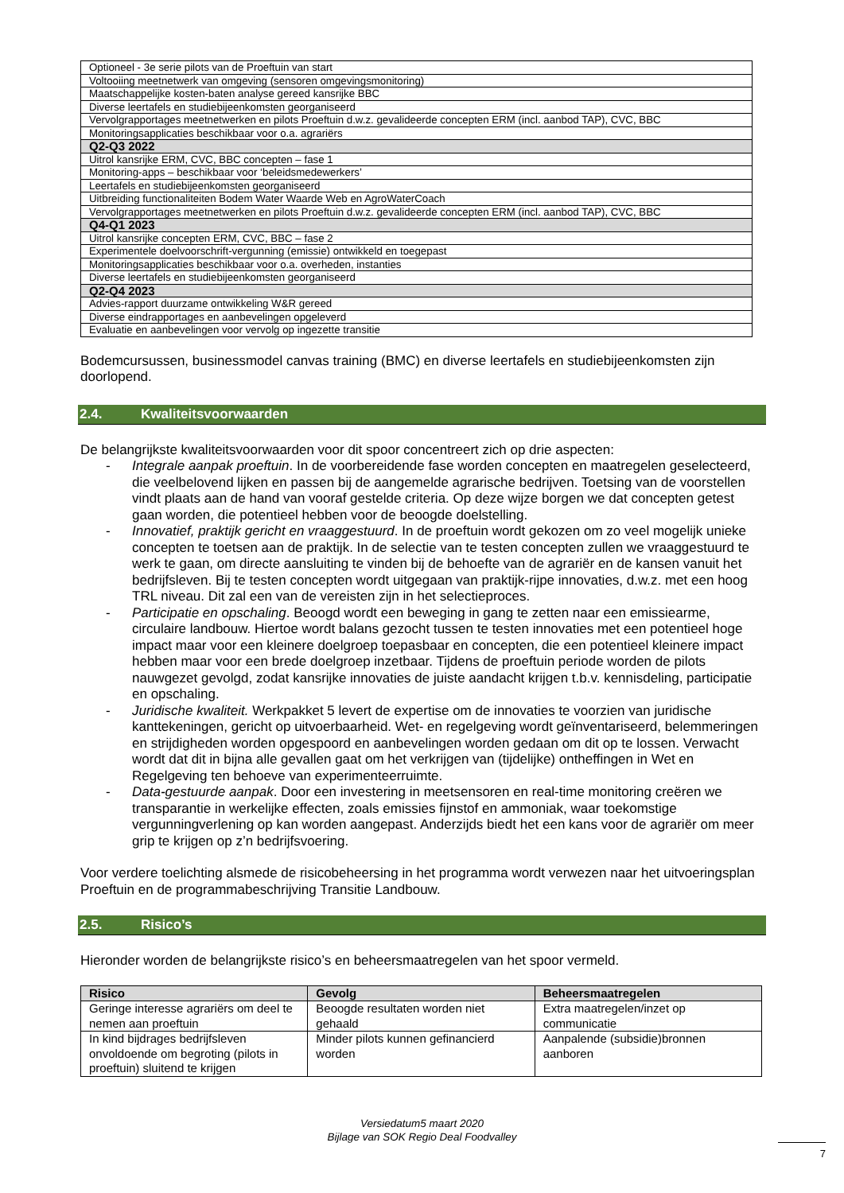| Optioneel - 3e serie pilots van de Proeftuin van start |
| Voltooiing meetnetwerk van omgeving (sensoren omgevingsmonitoring) |
| Maatschappelijke kosten-baten analyse gereed kansrijke BBC |
| Diverse leertafels en studiebijeenkomsten georganiseerd |
| Vervolgrapportages meetnetwerken en pilots Proeftuin d.w.z. gevalideerde concepten ERM (incl. aanbod TAP), CVC, BBC |
| Monitoringsapplicaties beschikbaar voor o.a. agrariërs |
| Q2-Q3 2022 |
| Uitrol kansrijke ERM, CVC, BBC concepten – fase 1 |
| Monitoring-apps – beschikbaar voor ‘beleidsmedewerkers’ |
| Leertafels en studiebijeenkomsten georganiseerd |
| Uitbreiding functionaliteiten Bodem Water Waarde Web en AgroWaterCoach |
| Vervolgrapportages meetnetwerken en pilots Proeftuin d.w.z. gevalideerde concepten ERM (incl. aanbod TAP), CVC, BBC |
| Q4-Q1 2023 |
| Uitrol kansrijke concepten ERM, CVC, BBC – fase 2 |
| Experimentele doelvoorschrift-vergunning (emissie) ontwikkeld en toegepast |
| Monitoringsapplicaties beschikbaar voor o.a. overheden, instanties |
| Diverse leertafels en studiebijeenkomsten georganiseerd |
| Q2-Q4 2023 |
| Advies-rapport duurzame ontwikkeling W&R gereed |
| Diverse eindrapportages en aanbevelingen opgeleverd |
| Evaluatie en aanbevelingen voor vervolg op ingezette transitie |
Bodemcursussen, businessmodel canvas training (BMC) en diverse leertafels en studiebijeenkomsten zijn doorlopend.
2.4. Kwaliteitsvoorwaarden
De belangrijkste kwaliteitsvoorwaarden voor dit spoor concentreert zich op drie aspecten:
- Integrale aanpak proeftuin. In de voorbereidende fase worden concepten en maatregelen geselecteerd, die veelbelovend lijken en passen bij de aangemelde agrarische bedrijven. Toetsing van de voorstellen vindt plaats aan de hand van vooraf gestelde criteria. Op deze wijze borgen we dat concepten getest gaan worden, die potentieel hebben voor de beoogde doelstelling.
- Innovatief, praktijk gericht en vraaggestuurd. In de proeftuin wordt gekozen om zo veel mogelijk unieke concepten te toetsen aan de praktijk. In de selectie van te testen concepten zullen we vraaggestuurd te werk te gaan, om directe aansluiting te vinden bij de behoefte van de agrariër en de kansen vanuit het bedrijfsleven. Bij te testen concepten wordt uitgegaan van praktijk-rijpe innovaties, d.w.z. met een hoog TRL niveau. Dit zal een van de vereisten zijn in het selectieproces.
- Participatie en opschaling. Beoogd wordt een beweging in gang te zetten naar een emissiearme, circulaire landbouw. Hiertoe wordt balans gezocht tussen te testen innovaties met een potentieel hoge impact maar voor een kleinere doelgroep toepasbaar en concepten, die een potentieel kleinere impact hebben maar voor een brede doelgroep inzetbaar. Tijdens de proeftuin periode worden de pilots nauwgezet gevolgd, zodat kansrijke innovaties de juiste aandacht krijgen t.b.v. kennisdeling, participatie en opschaling.
- Juridische kwaliteit. Werkpakket 5 levert de expertise om de innovaties te voorzien van juridische kanttekeningen, gericht op uitvoerbaarheid. Wet- en regelgeving wordt geïnventariseerd, belemmeringen en strijdigheden worden opgespoord en aanbevelingen worden gedaan om dit op te lossen. Verwacht wordt dat dit in bijna alle gevallen gaat om het verkrijgen van (tijdelijke) ontheffingen in Wet en Regelgeving ten behoeve van experimenteerruimte.
- Data-gestuurde aanpak. Door een investering in meetsensoren en real-time monitoring creëren we transparantie in werkelijke effecten, zoals emissies fijnstof en ammoniak, waar toekomstige vergunningverlening op kan worden aangepast. Anderzijds biedt het een kans voor de agrariër om meer grip te krijgen op z’n bedrijfsvoering.
Voor verdere toelichting alsmede de risicobeheersing in het programma wordt verwezen naar het uitvoeringsplan Proeftuin en de programmabeschrijving Transitie Landbouw.
2.5. Risico’s
Hieronder worden de belangrijkste risico’s en beheersmaatregelen van het spoor vermeld.
| Risico | Gevolg | Beheersmaatregelen |
| --- | --- | --- |
| Geringe interesse agrariërs om deel te nemen aan proeftuin | Beoogde resultaten worden niet gehaald | Extra maatregelen/inzet op communicatie |
| In kind bijdrages bedrijfsleven onvoldoende om begroting (pilots in proeftuin) sluitend te krijgen | Minder pilots kunnen gefinancierd worden | Aanpalende (subsidie)bronnen aanboren |
Versiedatum5 maart 2020
Bijlage van SOK Regio Deal Foodvalley
7